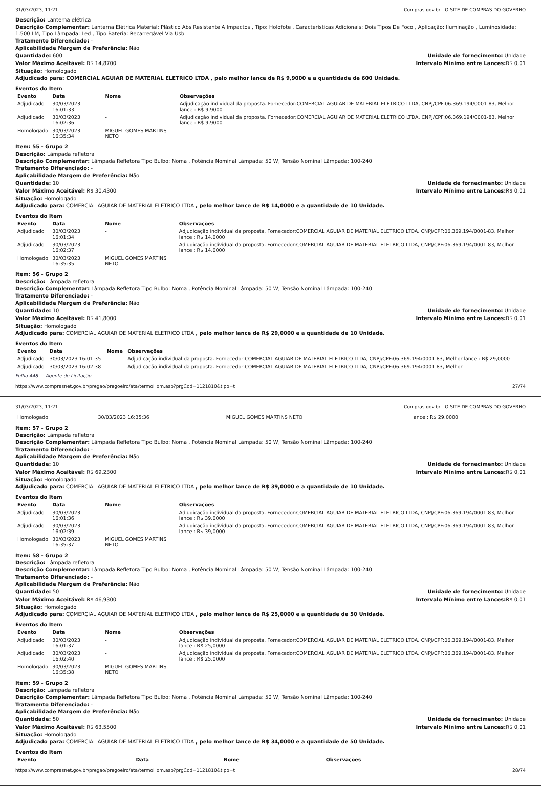31/03/2023, 11:21 Compras.gov.br - O SITE DE COMPRAS DO GOVERNO
Descrição: Lanterna elétrica
Descrição Complementar: Lanterna Elétrica Material: Plástico Abs Resistente A Impactos , Tipo: Holofote , Características Adicionais: Dois Tipos De Foco , Aplicação: Iluminação , Luminosidade: 1.500 LM, Tipo Lâmpada: Led , Tipo Bateria: Recarregável Via Usb
Tratamento Diferenciado: -
Aplicabilidade Margem de Preferência: Não
Quantidade: 600 Unidade de fornecimento: Unidade
Valor Máximo Aceitável: R$ 14,8700
Intervalo Mínimo entre Lances: R$ 0,01
Situação: Homologado
Adjudicado para: COMERCIAL AGUIAR DE MATERIAL ELETRICO LTDA , pelo melhor lance de R$ 9,9000 e a quantidade de 600 Unidade.
Eventos do Item
| Evento | Data | Nome | Observações |
| --- | --- | --- | --- |
| Adjudicado | 30/03/2023 16:01:33 | - | Adjudicação individual da proposta. Fornecedor:COMERCIAL AGUIAR DE MATERIAL ELETRICO LTDA, CNPJ/CPF:06.369.194/0001-83, Melhor lance : R$ 9,9000 |
| Adjudicado | 30/03/2023 16:02:36 | - | Adjudicação individual da proposta. Fornecedor:COMERCIAL AGUIAR DE MATERIAL ELETRICO LTDA, CNPJ/CPF:06.369.194/0001-83, Melhor lance : R$ 9,9000 |
| Homologado | 30/03/2023 16:35:34 | MIGUEL GOMES MARTINS NETO | |
Item: 55 - Grupo 2
Descrição: Lâmpada refletora
Descrição Complementar: Lâmpada Refletora Tipo Bulbo: Noma , Potência Nominal Lâmpada: 50 W, Tensão Nominal Lâmpada: 100-240
Tratamento Diferenciado: -
Aplicabilidade Margem de Preferência: Não
Quantidade: 10 Unidade de fornecimento: Unidade
Valor Máximo Aceitável: R$ 30,4300
Intervalo Mínimo entre Lances: R$ 0,01
Situação: Homologado
Adjudicado para: COMERCIAL AGUIAR DE MATERIAL ELETRICO LTDA , pelo melhor lance de R$ 14,0000 e a quantidade de 10 Unidade.
Eventos do Item
| Evento | Data | Nome | Observações |
| --- | --- | --- | --- |
| Adjudicado | 30/03/2023 16:01:34 | - | Adjudicação individual da proposta. Fornecedor:COMERCIAL AGUIAR DE MATERIAL ELETRICO LTDA, CNPJ/CPF:06.369.194/0001-83, Melhor lance : R$ 14,0000 |
| Adjudicado | 30/03/2023 16:02:37 | - | Adjudicação individual da proposta. Fornecedor:COMERCIAL AGUIAR DE MATERIAL ELETRICO LTDA, CNPJ/CPF:06.369.194/0001-83, Melhor lance : R$ 14,0000 |
| Homologado | 30/03/2023 16:35:35 | MIGUEL GOMES MARTINS NETO | |
Item: 56 - Grupo 2
Descrição: Lâmpada refletora
Descrição Complementar: Lâmpada Refletora Tipo Bulbo: Noma , Potência Nominal Lâmpada: 50 W, Tensão Nominal Lâmpada: 100-240
Tratamento Diferenciado: -
Aplicabilidade Margem de Preferência: Não
Quantidade: 10 Unidade de fornecimento: Unidade
Valor Máximo Aceitável: R$ 41,8000
Intervalo Mínimo entre Lances: R$ 0,01
Situação: Homologado
Adjudicado para: COMERCIAL AGUIAR DE MATERIAL ELETRICO LTDA , pelo melhor lance de R$ 29,0000 e a quantidade de 10 Unidade.
Eventos do Item
| Evento | Data | Nome | Observações |
| --- | --- | --- | --- |
| Adjudicado | 30/03/2023 16:01:35 | - | Adjudicação individual da proposta. Fornecedor:COMERCIAL AGUIAR DE MATERIAL ELETRICO LTDA, CNPJ/CPF:06.369.194/0001-83, Melhor lance : R$ 29,0000 |
| Adjudicado | 30/03/2023 16:02:38 | - | Adjudicação individual da proposta. Fornecedor:COMERCIAL AGUIAR DE MATERIAL ELETRICO LTDA, CNPJ/CPF:06.369.194/0001-83, Melhor |
Folha 448 — Agente de Licitação
https://www.comprasnet.gov.br/pregao/pregoeiro/ata/termoHom.asp?prgCod=1121810&tipo=t 27/74
31/03/2023, 11:21 Compras.gov.br - O SITE DE COMPRAS DO GOVERNO
| Homologado | 30/03/2023 16:35:36 | MIGUEL GOMES MARTINS NETO | lance : R$ 29,0000 |
Item: 57 - Grupo 2
Descrição: Lâmpada refletora
Descrição Complementar: Lâmpada Refletora Tipo Bulbo: Noma , Potência Nominal Lâmpada: 50 W, Tensão Nominal Lâmpada: 100-240
Tratamento Diferenciado: -
Aplicabilidade Margem de Preferência: Não
Quantidade: 10 Unidade de fornecimento: Unidade
Valor Máximo Aceitável: R$ 69,2300
Intervalo Mínimo entre Lances: R$ 0,01
Situação: Homologado
Adjudicado para: COMERCIAL AGUIAR DE MATERIAL ELETRICO LTDA , pelo melhor lance de R$ 39,0000 e a quantidade de 10 Unidade.
Eventos do Item
| Evento | Data | Nome | Observações |
| --- | --- | --- | --- |
| Adjudicado | 30/03/2023 16:01:36 | - | Adjudicação individual da proposta. Fornecedor:COMERCIAL AGUIAR DE MATERIAL ELETRICO LTDA, CNPJ/CPF:06.369.194/0001-83, Melhor lance : R$ 39,0000 |
| Adjudicado | 30/03/2023 16:02:39 | - | Adjudicação individual da proposta. Fornecedor:COMERCIAL AGUIAR DE MATERIAL ELETRICO LTDA, CNPJ/CPF:06.369.194/0001-83, Melhor lance : R$ 39,0000 |
| Homologado | 30/03/2023 16:35:37 | MIGUEL GOMES MARTINS NETO | |
Item: 58 - Grupo 2
Descrição: Lâmpada refletora
Descrição Complementar: Lâmpada Refletora Tipo Bulbo: Noma , Potência Nominal Lâmpada: 50 W, Tensão Nominal Lâmpada: 100-240
Tratamento Diferenciado: -
Aplicabilidade Margem de Preferência: Não
Quantidade: 50 Unidade de fornecimento: Unidade
Valor Máximo Aceitável: R$ 46,9300
Intervalo Mínimo entre Lances: R$ 0,01
Situação: Homologado
Adjudicado para: COMERCIAL AGUIAR DE MATERIAL ELETRICO LTDA , pelo melhor lance de R$ 25,0000 e a quantidade de 50 Unidade.
Eventos do Item
| Evento | Data | Nome | Observações |
| --- | --- | --- | --- |
| Adjudicado | 30/03/2023 16:01:37 | - | Adjudicação individual da proposta. Fornecedor:COMERCIAL AGUIAR DE MATERIAL ELETRICO LTDA, CNPJ/CPF:06.369.194/0001-83, Melhor lance : R$ 25,0000 |
| Adjudicado | 30/03/2023 16:02:40 | - | Adjudicação individual da proposta. Fornecedor:COMERCIAL AGUIAR DE MATERIAL ELETRICO LTDA, CNPJ/CPF:06.369.194/0001-83, Melhor lance : R$ 25,0000 |
| Homologado | 30/03/2023 16:35:38 | MIGUEL GOMES MARTINS NETO | |
Item: 59 - Grupo 2
Descrição: Lâmpada refletora
Descrição Complementar: Lâmpada Refletora Tipo Bulbo: Noma , Potência Nominal Lâmpada: 50 W, Tensão Nominal Lâmpada: 100-240
Tratamento Diferenciado: -
Aplicabilidade Margem de Preferência: Não
Quantidade: 50 Unidade de fornecimento: Unidade
Valor Máximo Aceitável: R$ 63,5500
Intervalo Mínimo entre Lances: R$ 0,01
Situação: Homologado
Adjudicado para: COMERCIAL AGUIAR DE MATERIAL ELETRICO LTDA , pelo melhor lance de R$ 34,0000 e a quantidade de 50 Unidade.
Eventos do Item
| Evento | Data | Nome | Observações |
| --- | --- | --- | --- |
https://www.comprasnet.gov.br/pregao/pregoeiro/ata/termoHom.asp?prgCod=1121810&tipo=t 28/74